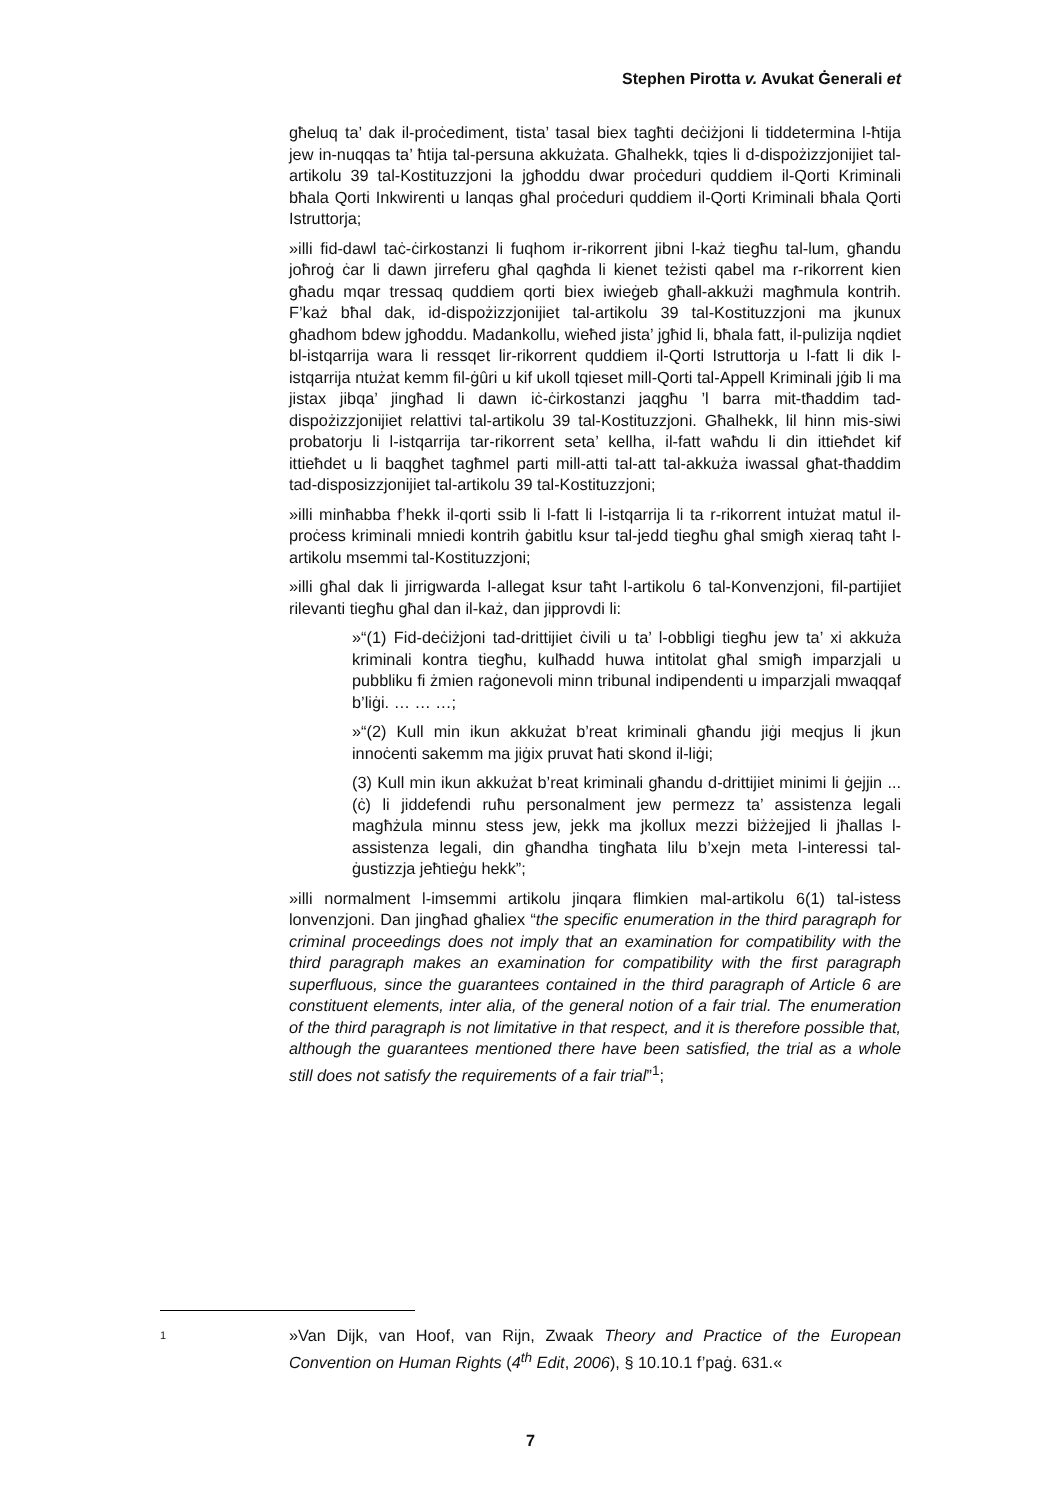Stephen Pirotta v. Avukat Ġenerali et
għeluq ta’ dak il-proċediment, tista’ tasal biex tagħti deċiżjoni li tiddetermina l-ħtija jew in-nuqqas ta’ ħtija tal-persuna akkużata. Għalhekk, tqies li d-dispożizzjonijiet tal-artikolu 39 tal-Kostituzzjoni la jgħoddu dwar proċeduri quddiem il-Qorti Kriminali bħala Qorti Inkwirenti u lanqas għal proċeduri quddiem il-Qorti Kriminali bħala Qorti Istruttorja;
»illi fid-dawl taċ-ċirkostanzi li fuqhom ir-rikorrent jibni l-każ tiegħu tal-lum, għandu joħroġ ċar li dawn jirreferu għal qagħda li kienet teżisti qabel ma r-rikorrent kien għadu mqar tressaq quddiem qorti biex iwieġeb għall-akkużi magħmula kontrih. F’każ bħal dak, id-dispożizzjonijiet tal-artikolu 39 tal-Kostituzzjoni ma jkunux għadhom bdew jgħoddu. Madankollu, wieħed jista’ jgħid li, bħala fatt, il-pulizija nqdiet bl-istqarrija wara li ressqet lir-rikorrent quddiem il-Qorti Istruttorja u l-fatt li dik l-istqarrija ntużat kemm fil-ġûri u kif ukoll tqieset mill-Qorti tal-Appell Kriminali jġib li ma jistax jibqa’ jingħad li dawn iċ-ċirkostanzi jaqgħu ’l barra mit-tħaddim tad-dispożizzjonijiet relattivi tal-artikolu 39 tal-Kostituzzjoni. Għalhekk, lil hinn mis-siwi probatorju li l-istqarrija tar-rikorrent seta’ kellha, il-fatt waħdu li din ittieħdet kif ittieħdet u li baqgħet tagħmel parti mill-atti tal-att tal-akkuża iwassal għat-tħaddim tad-disposizzjonijiet tal-artikolu 39 tal-Kostituzzjoni;
»illi minħabba f’hekk il-qorti ssib li l-fatt li l-istqarrija li ta r-rikorrent intużat matul il-proċess kriminali mniedi kontrih ġabitlu ksur tal-jedd tiegħu għal smigħ xieraq taħt l-artikolu msemmi tal-Kostituzzjoni;
»illi għal dak li jirrigwarda l-allegat ksur taħt l-artikolu 6 tal-Konvenzjoni, fil-partijiet rilevanti tiegħu għal dan il-każ, dan jipprovdi li:
»“(1) Fid-deċiżjoni tad-drittijiet ċivili u ta’ l-obbligi tiegħu jew ta’ xi akkuża kriminali kontra tiegħu, kulħadd huwa intitolat għal smigħ imparzjali u pubbliku fi żmien raġonevoli minn tribunal indipendenti u imparzjali mwaqqaf b’liġi. … … …;
»“(2) Kull min ikun akkużat b’reat kriminali għandu jiġi meqjus li jkun innoċenti sakemm ma jiġix pruvat ħati skond il-liġi;
(3) Kull min ikun akkużat b’reat kriminali għandu d-drittijiet minimi li ġejjin ... (ċ) li jiddefendi ruħu personalment jew permezz ta’ assistenza legali magħżula minnu stess jew, jekk ma jkollux mezzi biżżejjed li jħallas l-assistenza legali, din għandha tingħata lilu b’xejn meta l-interessi tal-ġustizzja jeħtieġu hekk”;
»illi normalment l-imsemmi artikolu jinqara flimkien mal-artikolu 6(1) tal-istess lonvenzjoni. Dan jingħad għaliex “the specific enumeration in the third paragraph for criminal proceedings does not imply that an examination for compatibility with the third paragraph makes an examination for compatibility with the first paragraph superfluous, since the guarantees contained in the third paragraph of Article 6 are constituent elements, inter alia, of the general notion of a fair trial. The enumeration of the third paragraph is not limitative in that respect, and it is therefore possible that, although the guarantees mentioned there have been satisfied, the trial as a whole still does not satisfy the requirements of a fair trial”<sup>1</sup>;
1
»Van Dijk, van Hoof, van Rijn, Zwaak Theory and Practice of the European Convention on Human Rights (4<sup>th</sup> Edit, 2006), § 10.10.1 f’paġ. 631.«
7